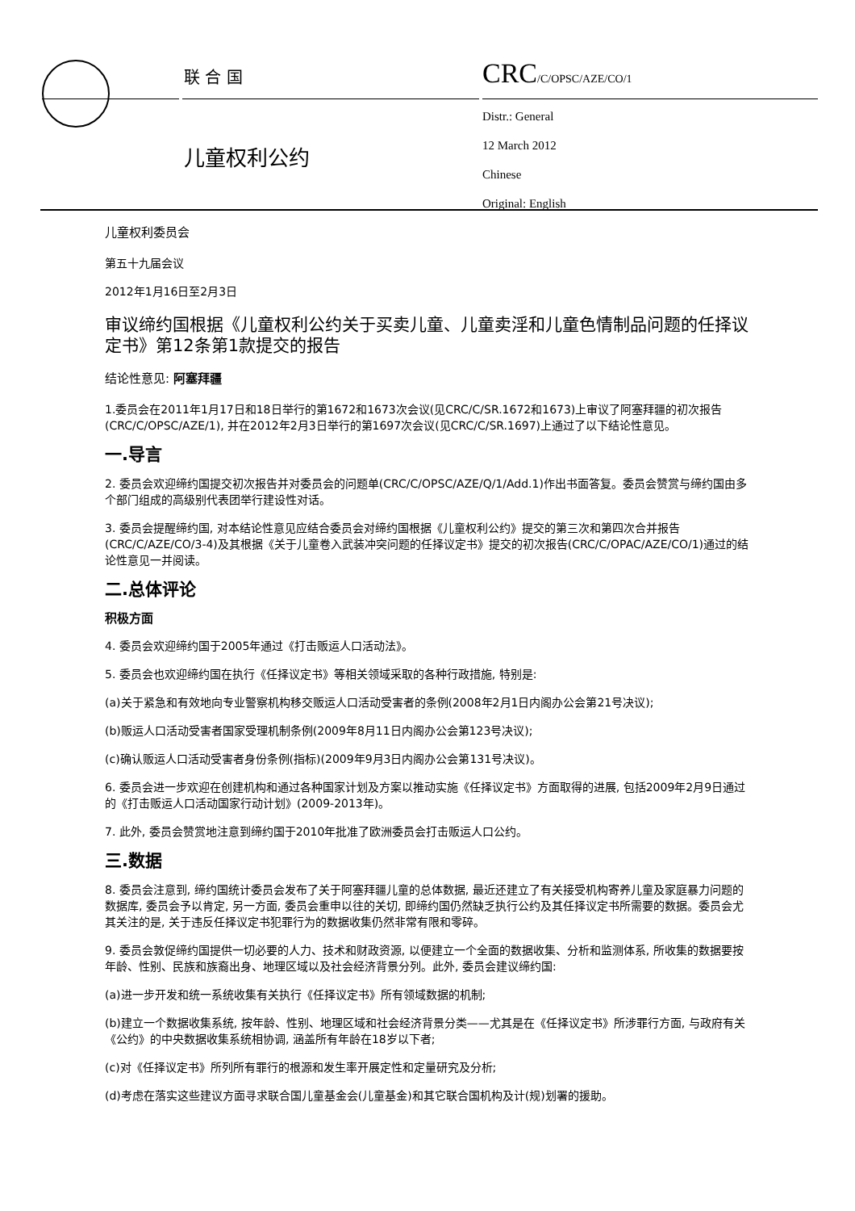联 合 国 CRC/C/OPSC/AZE/CO/1
Distr.: General
12 March 2012
Chinese
Original: English
儿童权利公约
儿童权利委员会
第五十九届会议
2012年1月16日至2月3日
审议缔约国根据《儿童权利公约关于买卖儿童、儿童卖淫和儿童色情制品问题的任择议定书》第12条第1款提交的报告
结论性意见: 阿塞拜疆
1.委员会在2011年1月17日和18日举行的第1672和1673次会议(见CRC/C/SR.1672和1673)上审议了阿塞拜疆的初次报告(CRC/C/OPSC/AZE/1), 并在2012年2月3日举行的第1697次会议(见CRC/C/SR.1697)上通过了以下结论性意见。
一.导言
2. 委员会欢迎缔约国提交初次报告并对委员会的问题单(CRC/C/OPSC/AZE/Q/1/Add.1)作出书面答复。委员会赞赏与缔约国由多个部门组成的高级别代表团举行建设性对话。
3. 委员会提醒缔约国, 对本结论性意见应结合委员会对缔约国根据《儿童权利公约》提交的第三次和第四次合并报告(CRC/C/AZE/CO/3-4)及其根据《关于儿童卷入武装冲突问题的任择议定书》提交的初次报告(CRC/C/OPAC/AZE/CO/1)通过的结论性意见一并阅读。
二.总体评论
积极方面
4. 委员会欢迎缔约国于2005年通过《打击贩运人口活动法》。
5. 委员会也欢迎缔约国在执行《任择议定书》等相关领域采取的各种行政措施, 特别是:
(a)关于紧急和有效地向专业警察机构移交贩运人口活动受害者的条例(2008年2月1日内阁办公会第21号决议);
(b)贩运人口活动受害者国家受理机制条例(2009年8月11日内阁办公会第123号决议);
(c)确认贩运人口活动受害者身份条例(指标)(2009年9月3日内阁办公会第131号决议)。
6. 委员会进一步欢迎在创建机构和通过各种国家计划及方案以推动实施《任择议定书》方面取得的进展, 包括2009年2月9日通过的《打击贩运人口活动国家行动计划》(2009-2013年)。
7. 此外, 委员会赞赏地注意到缔约国于2010年批准了欧洲委员会打击贩运人口公约。
三.数据
8. 委员会注意到, 缔约国统计委员会发布了关于阿塞拜疆儿童的总体数据, 最近还建立了有关接受机构寄养儿童及家庭暴力问题的数据库, 委员会予以肯定, 另一方面, 委员会重申以往的关切, 即缔约国仍然缺乏执行公约及其任择议定书所需要的数据。委员会尤其关注的是, 关于违反任择议定书犯罪行为的数据收集仍然非常有限和零碎。
9. 委员会敦促缔约国提供一切必要的人力、技术和财政资源, 以便建立一个全面的数据收集、分析和监测体系, 所收集的数据要按年龄、性别、民族和族裔出身、地理区域以及社会经济背景分列。此外, 委员会建议缔约国:
(a)进一步开发和统一系统收集有关执行《任择议定书》所有领域数据的机制;
(b)建立一个数据收集系统, 按年龄、性别、地理区域和社会经济背景分类——尤其是在《任择议定书》所涉罪行方面, 与政府有关《公约》的中央数据收集系统相协调, 涵盖所有年龄在18岁以下者;
(c)对《任择议定书》所列所有罪行的根源和发生率开展定性和定量研究及分析;
(d)考虑在落实这些建议方面寻求联合国儿童基金会(儿童基金)和其它联合国机构及计(规)划署的援助。